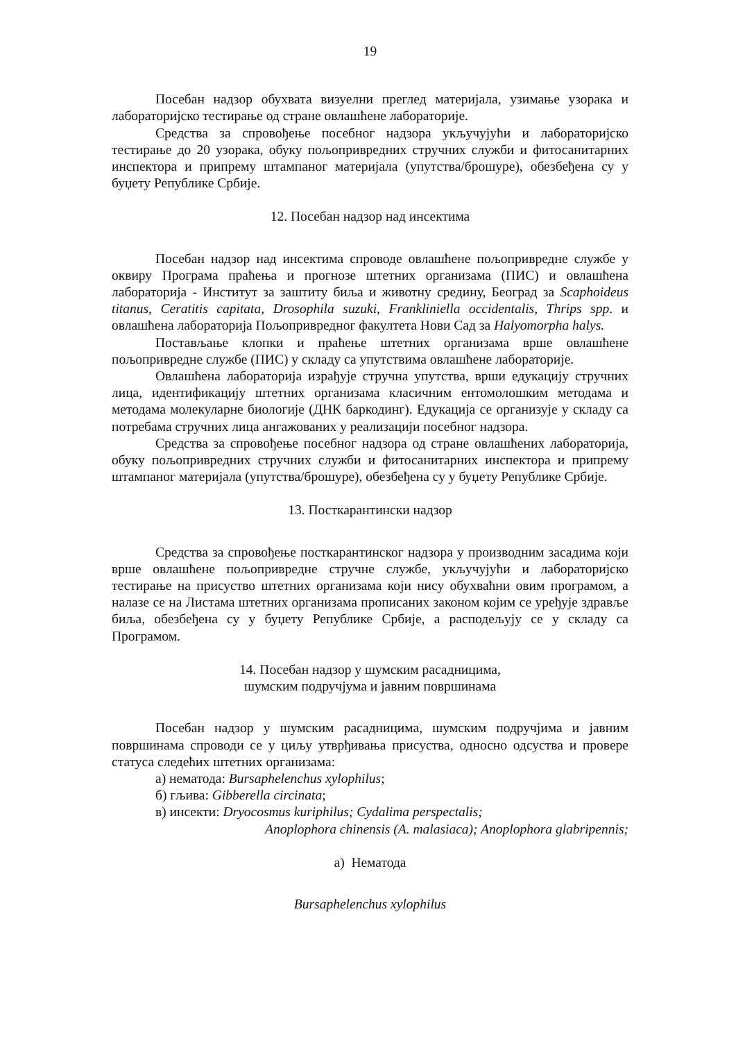19
Посебан надзор обухвата визуелни преглед материјала, узимање узорака и лабораторијско тестирање од стране овлашћене лабораторије.
Средства за спровођење посебног надзора укључујући и лабораторијско тестирање до 20 узорака, обуку пољопривредних стручних служби и фитосанитарних инспектора и припрему штампаног материјала (упутства/брошуре), обезбеђена су у буџету Републике Србије.
12. Посебан надзор над инсектима
Посебан надзор над инсектима спроводе овлашћене пољопривредне службе у оквиру Програма праћења и прогнозе штетних организама (ПИС) и овлашћена лабораторија - Институт за заштиту биља и животну средину, Београд за Scaphoideus titanus, Ceratitis capitata, Drosophila suzuki, Frankliniella occidentalis, Thrips spp. и овлашћена лабораторија Пољопривредног факултета Нови Сад за Halyomorpha halys.
Постављање клопки и праћење штетних организама врше овлашћене пољопривредне службе (ПИС) у складу са упутствима овлашћене лабораторије.
Овлашћена лабораторија израђује стручна упутства, врши едукацију стручних лица, идентификацију штетних организама класичним ентомолошким методама и методама молекуларне биологије (ДНК баркодинг). Едукација се организује у складу са потребама стручних лица ангажованих у реализацији посебног надзора.
Средства за спровођење посебног надзора од стране овлашћених лабораторија, обуку пољопривредних стручних служби и фитосанитарних инспектора и припрему штампаног материјала (упутства/брошуре), обезбеђена су у буџету Републике Србије.
13. Посткарантински надзор
Средства за спровођење посткарантинског надзора у производним засадима који врше овлашћене пољопривредне стручне службе, укључујући и лабораторијско тестирање на присуство штетних организама који нису обухваћни овим програмом, а налазе се на Листама штетних организама прописаних законом којим се уређује здравље биља, обезбеђена су у буџету Републике Србије, а расподељују се у складу са Програмом.
14. Посебан надзор у шумским расадницима,
шумским подручјума и јавним површинама
Посебан надзор у шумским расадницима, шумским подручјима и јавним површинама спроводи се у циљу утврђивања присуства, односно одсуства и провере статуса следећих штетних организама:
а) нематода: Bursaphelenchus xylophilus;
б) гљива: Gibberella circinata;
в) инсекти: Dryocosmus kuriphilus; Cydalima perspectalis;
Anoplophora chinensis (A. malasiaca); Anoplophora glabripennis;
а) Нематода
Bursaphelenchus xylophilus